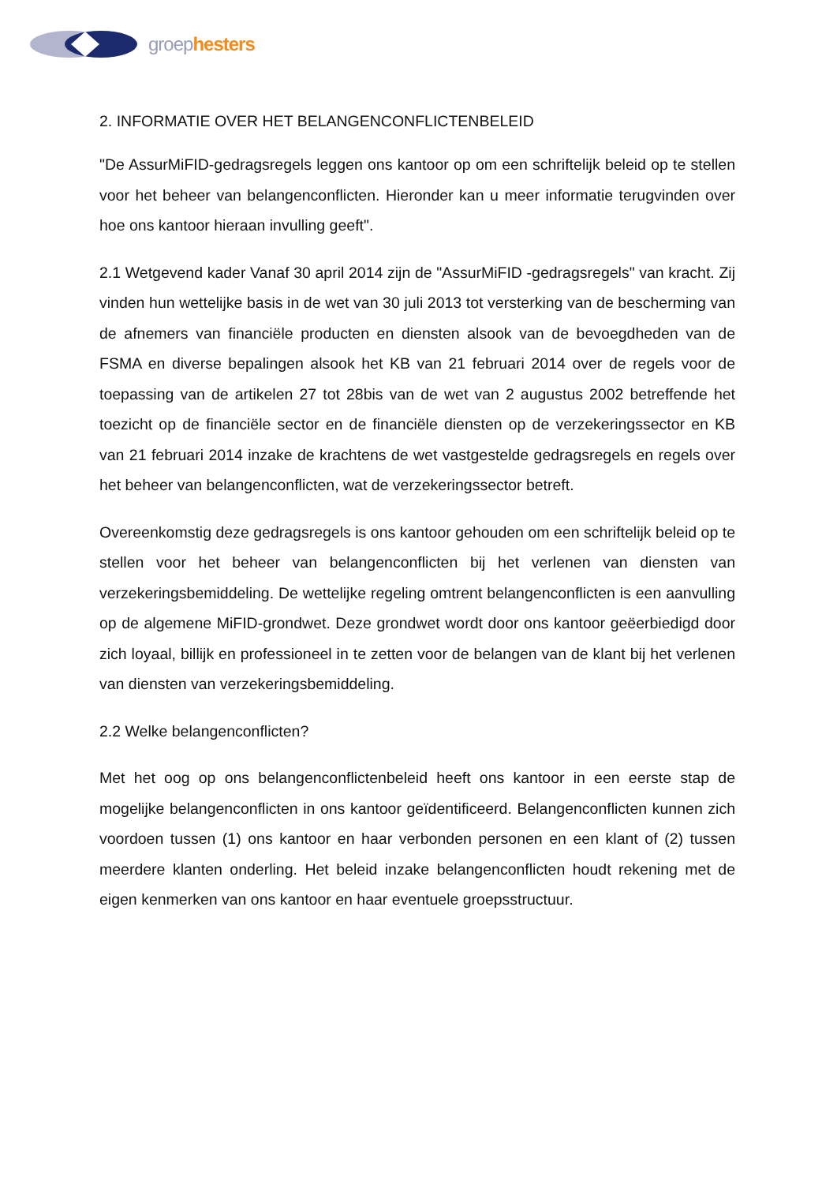groep hesters
2. INFORMATIE OVER HET BELANGENCONFLICTENBELEID
"De AssurMiFID-gedragsregels leggen ons kantoor op om een schriftelijk beleid op te stellen voor het beheer van belangenconflicten. Hieronder kan u meer informatie terugvinden over hoe ons kantoor hieraan invulling geeft".
2.1 Wetgevend kader Vanaf 30 april 2014 zijn de "AssurMiFID -gedragsregels" van kracht. Zij vinden hun wettelijke basis in de wet van 30 juli 2013 tot versterking van de bescherming van de afnemers van financiële producten en diensten alsook van de bevoegdheden van de FSMA en diverse bepalingen alsook het KB van 21 februari 2014 over de regels voor de toepassing van de artikelen 27 tot 28bis van de wet van 2 augustus 2002 betreffende het toezicht op de financiële sector en de financiële diensten op de verzekeringssector en KB van 21 februari 2014 inzake de krachtens de wet vastgestelde gedragsregels en regels over het beheer van belangenconflicten, wat de verzekeringssector betreft.
Overeenkomstig deze gedragsregels is ons kantoor gehouden om een schriftelijk beleid op te stellen voor het beheer van belangenconflicten bij het verlenen van diensten van verzekeringsbemiddeling. De wettelijke regeling omtrent belangenconflicten is een aanvulling op de algemene MiFID-grondwet. Deze grondwet wordt door ons kantoor geëerbiedigd door zich loyaal, billijk en professioneel in te zetten voor de belangen van de klant bij het verlenen van diensten van verzekeringsbemiddeling.
2.2 Welke belangenconflicten?
Met het oog op ons belangenconflictenbeleid heeft ons kantoor in een eerste stap de mogelijke belangenconflicten in ons kantoor geïdentificeerd. Belangenconflicten kunnen zich voordoen tussen (1) ons kantoor en haar verbonden personen en een klant of (2) tussen meerdere klanten onderling. Het beleid inzake belangenconflicten houdt rekening met de eigen kenmerken van ons kantoor en haar eventuele groepsstructuur.